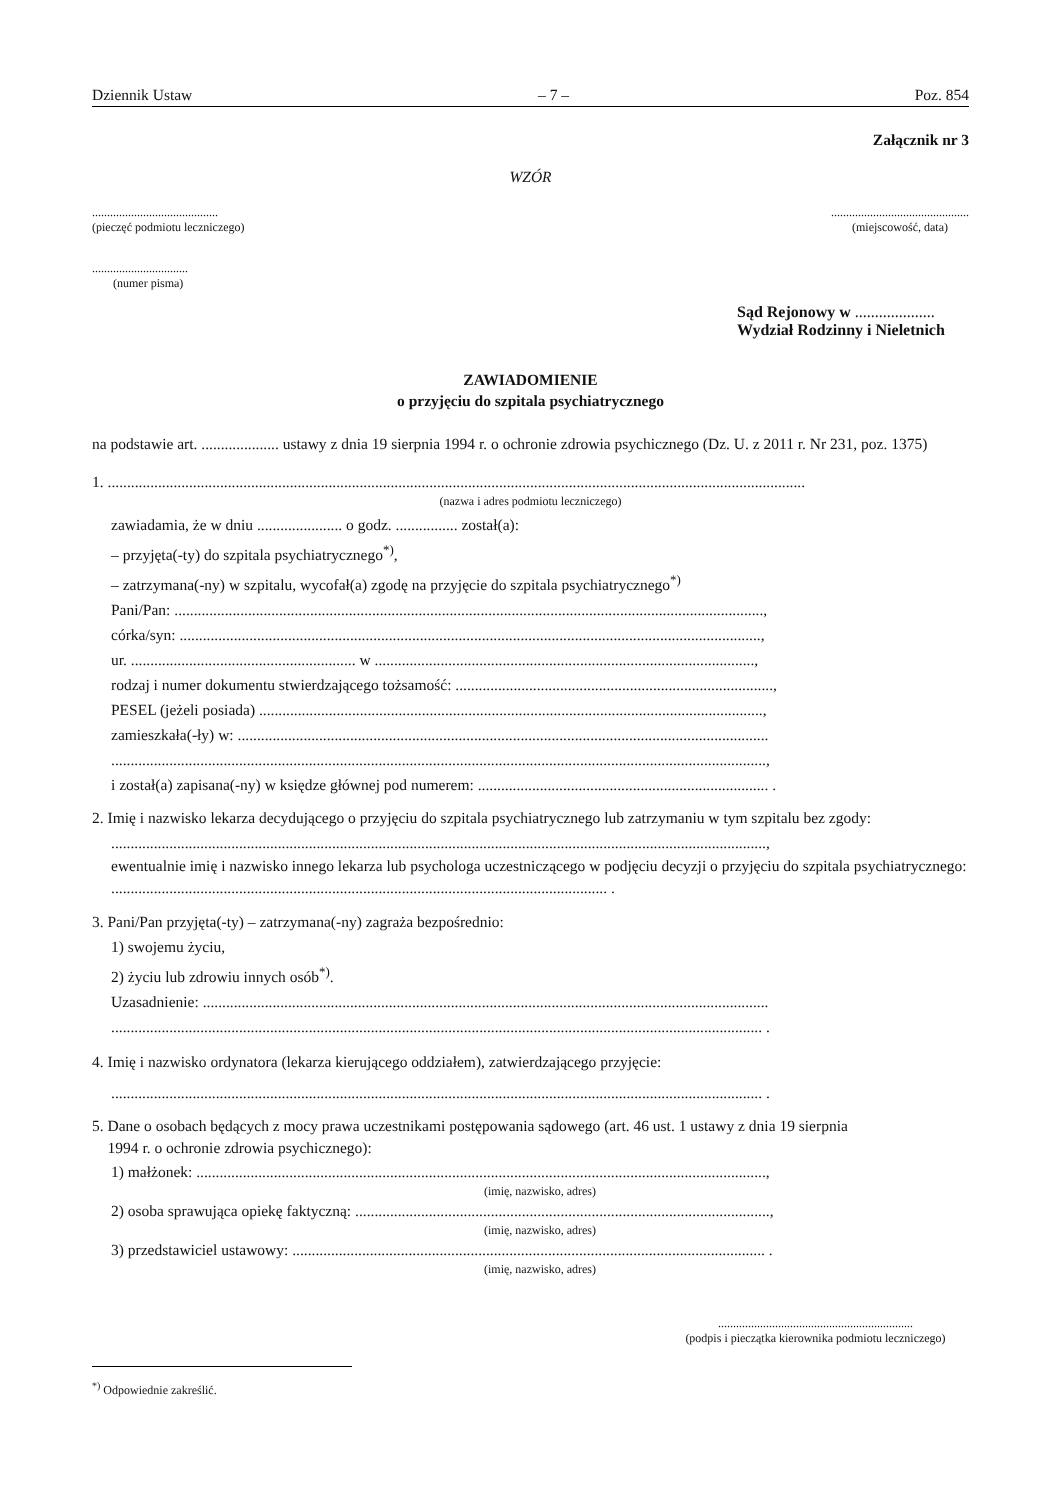Dziennik Ustaw – 7 – Poz. 854
Załącznik nr 3
WZÓR
..........................................
(pieczęć podmiotu leczniczego)
..............................................
(miejscowość, data)
................................
(numer pisma)
Sąd Rejonowy w ....................
Wydział Rodzinny i Nieletnich
ZAWIADOMIENIE
o przyjęciu do szpitala psychiatrycznego
na podstawie art. .................... ustawy z dnia 19 sierpnia 1994 r. o ochronie zdrowia psychicznego (Dz. U. z 2011 r. Nr 231, poz. 1375)
1. ....................................................................................................................................................................................
(nazwa i adres podmiotu leczniczego)
zawiadamia, że w dniu ...................... o godz. ................ został(a):
– przyjęta(-ty) do szpitala psychiatrycznego<sup>*)</sup>,
– zatrzymana(-ny) w szpitalu, wycofał(a) zgodę na przyjęcie do szpitala psychiatrycznego<sup>*)</sup>
Pani/Pan: ........................................................................................................................................................,
córka/syn: ......................................................................................................................................................,
ur. .......................................................... w ..................................................................................................,
rodzaj i numer dokumentu stwierdzającego tożsamość: ..................................................................................,
PESEL (jeżeli posiada) ..................................................................................................................................,
zamieszkała(-ły) w: .........................................................................................................................................
.........................................................................................................................................................................,
i został(a) zapisana(-ny) w księdze głównej pod numerem: ........................................................................... .
2. Imię i nazwisko lekarza decydującego o przyjęciu do szpitala psychiatrycznego lub zatrzymaniu w tym szpitalu bez zgody:
.........................................................................................................................................................................,
ewentualnie imię i nazwisko innego lekarza lub psychologa uczestniczącego w podjęciu decyzji o przyjęciu do szpitala psychiatrycznego: ................................................................................................................................ .
3. Pani/Pan przyjęta(-ty) – zatrzymana(-ny) zagraża bezpośrednio:
1) swojemu życiu,
2) życiu lub zdrowiu innych osób<sup>*)</sup>.
Uzasadnienie: ..................................................................................................................................................
........................................................................................................................................................................ .
4. Imię i nazwisko ordynatora (lekarza kierującego oddziałem), zatwierdzającego przyjęcie:
........................................................................................................................................................................ .
5. Dane o osobach będących z mocy prawa uczestnikami postępowania sądowego (art. 46 ust. 1 ustawy z dnia 19 sierpnia
1994 r. o ochronie zdrowia psychicznego):
1) małżonek: ...................................................................................................................................................,
(imię, nazwisko, adres)
2) osoba sprawująca opiekę faktyczną: ...........................................................................................................,
(imię, nazwisko, adres)
3) przedstawiciel ustawowy: .......................................................................................................................... .
(imię, nazwisko, adres)
.................................................................
(podpis i pieczątka kierownika podmiotu leczniczego)
<sup>*)</sup> Odpowiednie zakreślić.